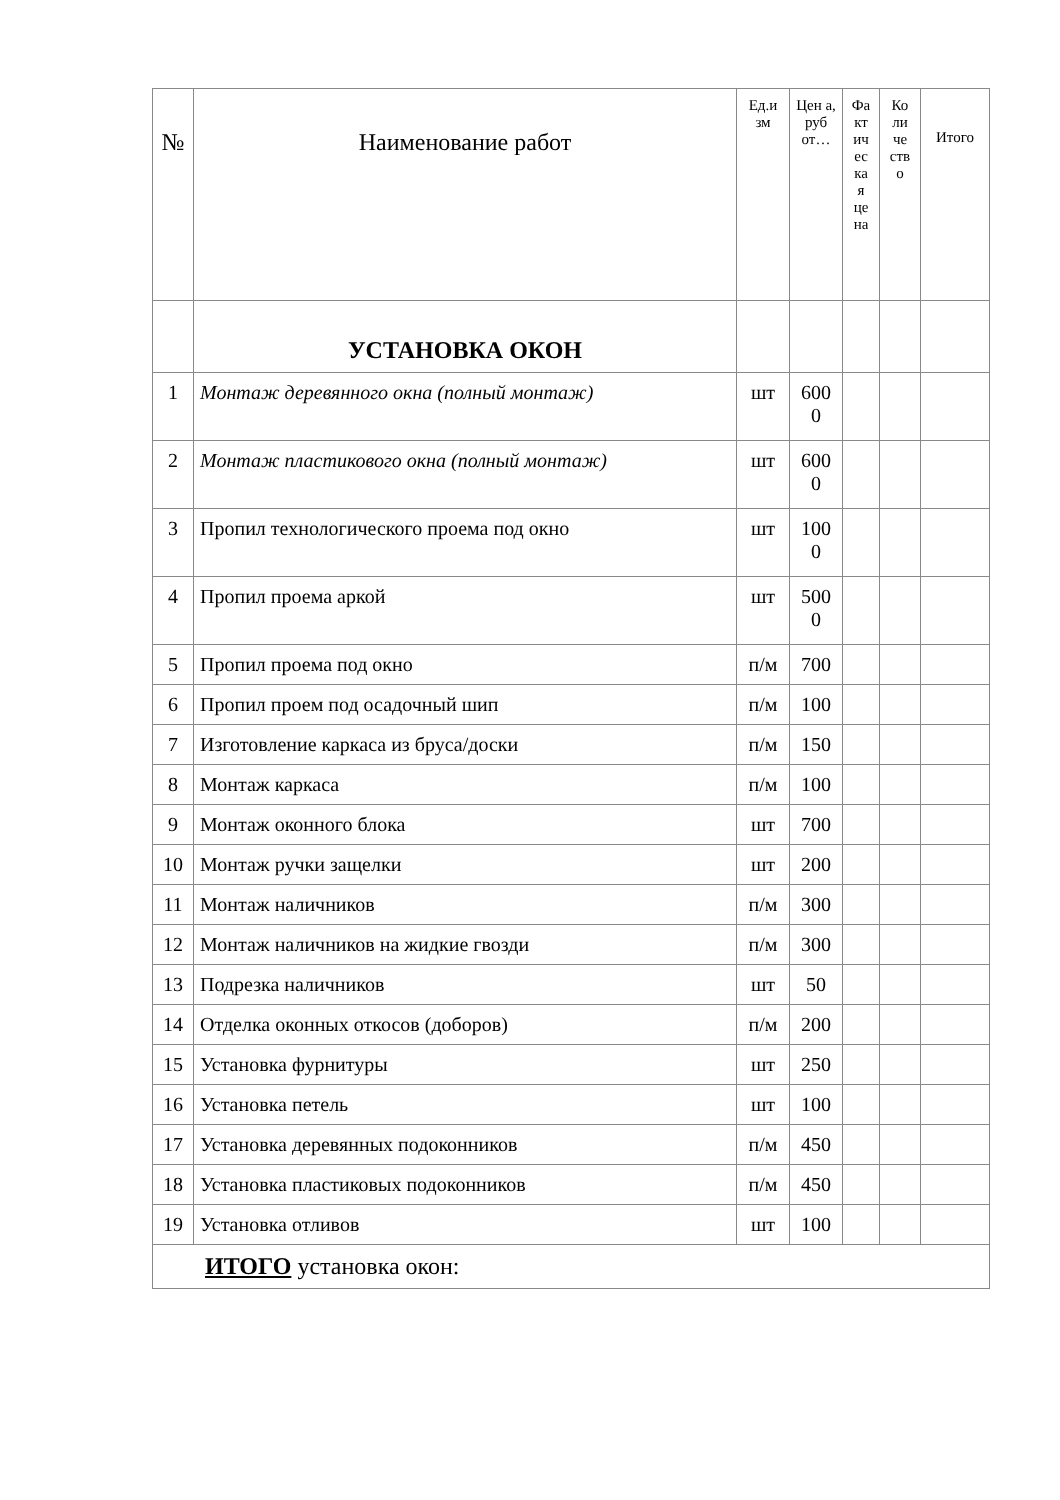| № | Наименование работ | Ед.и зм | Цен а, руб от… | Фа кт ич ес ка я це на | Ко ли че ств о | Итого |
| --- | --- | --- | --- | --- | --- | --- |
| | УСТАНОВКА ОКОН | | | | | |
| 1 | Монтаж деревянного окна (полный монтаж) | шт | 600 0 | | | |
| 2 | Монтаж пластикового окна (полный монтаж) | шт | 600 0 | | | |
| 3 | Пропил технологического проема под окно | шт | 100 0 | | | |
| 4 | Пропил проема аркой | шт | 500 0 | | | |
| 5 | Пропил проема под окно | п/м | 700 | | | |
| 6 | Пропил проем под осадочный шип | п/м | 100 | | | |
| 7 | Изготовление каркаса из бруса/доски | п/м | 150 | | | |
| 8 | Монтаж каркаса | п/м | 100 | | | |
| 9 | Монтаж оконного блока | шт | 700 | | | |
| 10 | Монтаж ручки защелки | шт | 200 | | | |
| 11 | Монтаж наличников | п/м | 300 | | | |
| 12 | Монтаж наличников на жидкие гвозди | п/м | 300 | | | |
| 13 | Подрезка наличников | шт | 50 | | | |
| 14 | Отделка оконных откосов (доборов) | п/м | 200 | | | |
| 15 | Установка фурнитуры | шт | 250 | | | |
| 16 | Установка петель | шт | 100 | | | |
| 17 | Установка деревянных подоконников | п/м | 450 | | | |
| 18 | Установка пластиковых подоконников | п/м | 450 | | | |
| 19 | Установка отливов | шт | 100 | | | |
| ИТОГО установка окон: | | | | | | |